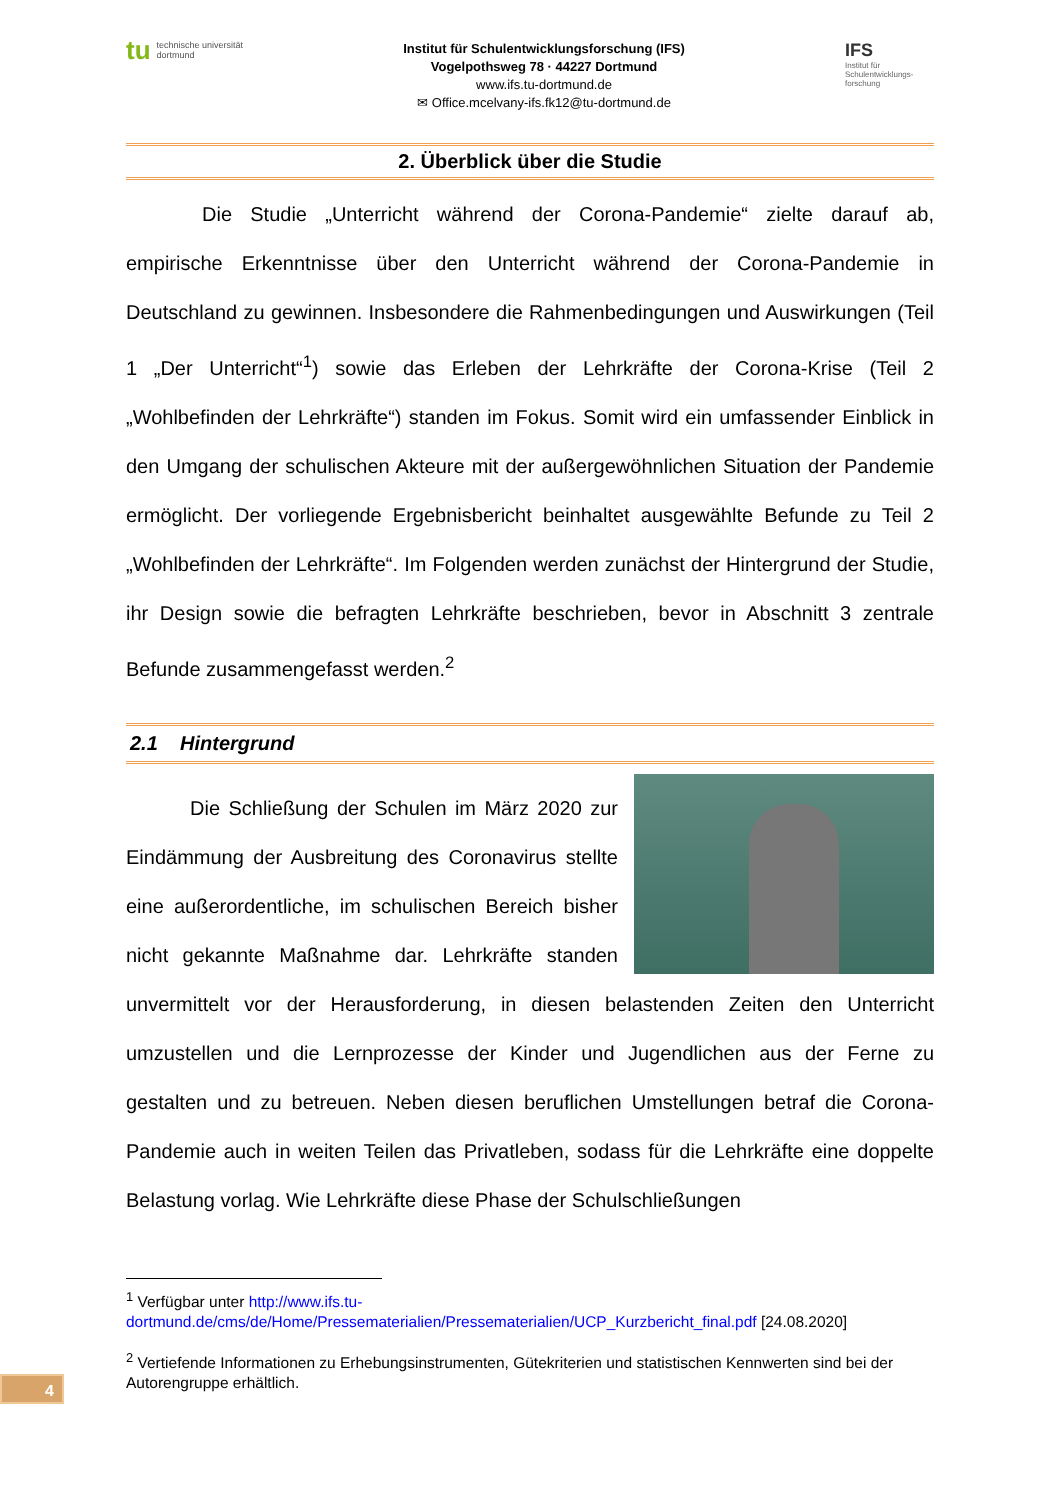tu technische universität
dortmund
Institut für Schulentwicklungsforschung (IFS)
Vogelpothsweg 78 · 44227 Dortmund
www.ifs.tu-dortmund.de
✉ Office.mcelvany-ifs.fk12@tu-dortmund.de
IFS
Institut für Schulentwicklungs-forschung
2. Überblick über die Studie
Die Studie „Unterricht während der Corona-Pandemie“ zielte darauf ab, empirische Erkenntnisse über den Unterricht während der Corona-Pandemie in Deutschland zu gewinnen. Insbesondere die Rahmenbedingungen und Auswirkungen (Teil 1 „Der Unterricht“<sup>1</sup>) sowie das Erleben der Lehrkräfte der Corona-Krise (Teil 2 „Wohlbefinden der Lehrkräfte“) standen im Fokus. Somit wird ein umfassender Einblick in den Umgang der schulischen Akteure mit der außergewöhnlichen Situation der Pandemie ermöglicht. Der vorliegende Ergebnisbericht beinhaltet ausgewählte Befunde zu Teil 2 „Wohlbefinden der Lehrkräfte“. Im Folgenden werden zunächst der Hintergrund der Studie, ihr Design sowie die befragten Lehrkräfte beschrieben, bevor in Abschnitt 3 zentrale Befunde zusammengefasst werden.<sup>2</sup>
2.1 Hintergrund
Die Schließung der Schulen im März 2020 zur Eindämmung der Ausbreitung des Coronavirus stellte eine außerordentliche, im schulischen Bereich bisher nicht gekannte Maßnahme dar. Lehrkräfte standen unvermittelt vor der Herausforderung, in diesen belastenden Zeiten den Unterricht umzustellen und die Lernprozesse der Kinder und Jugendlichen aus der Ferne zu gestalten und zu betreuen. Neben diesen beruflichen Umstellungen betraf die Corona-Pandemie auch in weiten Teilen das Privatleben, sodass für die Lehrkräfte eine doppelte Belastung vorlag. Wie Lehrkräfte diese Phase der Schulschließungen
<sup>1</sup> Verfügbar unter http://www.ifs.tu-dortmund.de/cms/de/Home/Pressematerialien/Pressematerialien/UCP_Kurzbericht_final.pdf [24.08.2020]
<sup>2</sup> Vertiefende Informationen zu Erhebungsinstrumenten, Gütekriterien und statistischen Kennwerten sind bei der Autorengruppe erhältlich.
4